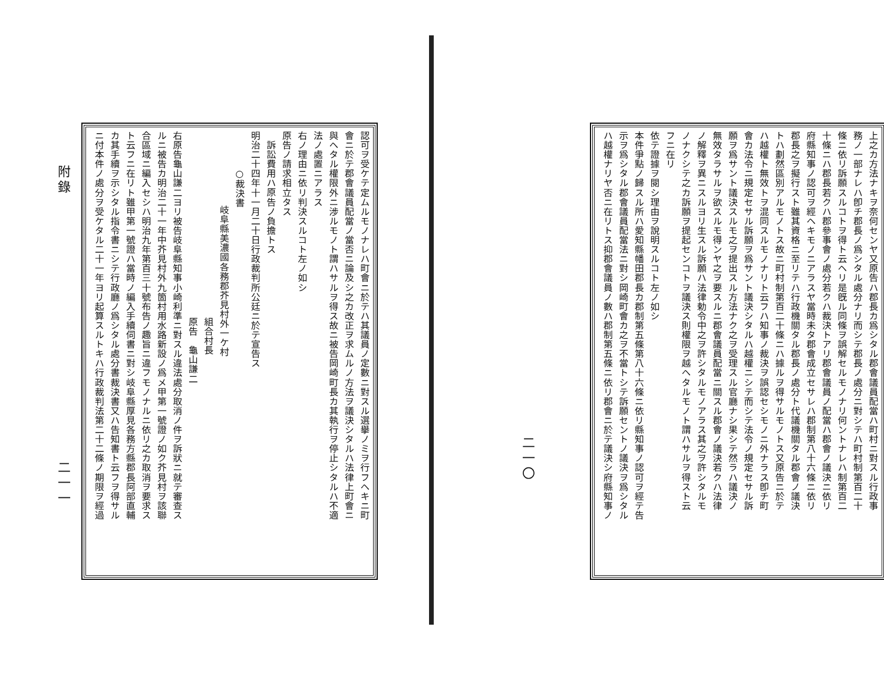上之カ方法ナキヲ奈何センヤ又原告ハ郡長カ爲シタル郡會議員配當ハ町村ニ對スル行政事
務ノ一部ナレハ卽チ郡長ノ爲シタル處分ナリ而シテ郡長ノ處分ニ對シテハ町村制第百二十
條ニ依リ訴願スルコトヲ得ト云ヘリ是旣ル同條ヲ誤解セルモノナリ何ントナレハ制第百二
十條ニハ郡長若クハ郡參事會ノ處分若クハ裁決トアリ郡會議員ノ配當ハ郡會ノ議決ニ依リ
府縣知事ノ認可ヲ經ヘキモノニアラスヤ當時未タ郡會成立セサレハ郡制第八十六條ニ依リ
郡長之ヲ擬行スト雖其資格ニ至リテハ行政機關タル郡長ノ處分ト代議機關タル郡會ノ議決
トハ劃然區別アルモノトス故ニ町村制第百二十條ニハ據ルヲ得サルモノトス又原告ニ於テ
ハ越權ト無效トヲ混同スルモノナリト云フハ知事ノ裁決ヲ誤認セシモノニ外ナラス卽チ町
會カ法令ニ規定セサル訴願ヲ爲サント議決シタルハ越權ニシテ而シテ法令ノ規定セサル訴
願ヲ爲サント議決スルモ之ヲ提出スル方法ナク之ヲ受理スル官廳ナシ果シテ然ラハ議決ノ
無效タラサルヲ欲スルモ得ンヤ之ヲ要スルニ郡會議員配當ニ關スル郡會ノ議決若クハ法律
ノ解釋ヲ異ニスルヨリ生スル訴願ハ法律勅令中之ヲ許シタルモノアラス其之ヲ許シタルモ
ノナクシテ之カ訴願ヲ提起センコトヲ議決ス則權限ヲ越ヘタルモノト謂ハサルヲ得スト云
フニ在リ
依テ證據ヲ閱シ理由ヲ說明スルコト左ノ如シ
本件爭點ノ歸スル所ハ愛知縣幡田郡長カ郡制第五條第八十六條ニ依リ縣知事ノ認可ヲ經テ告
示ヲ爲シタル郡會議員配當法ニ對シ岡崎町會カ之ヲ不當トシテ訴願セントノ議決ヲ爲シタル
ハ越權ナリヤ否ニ在リトス抑郡會議員ノ數ハ郡制第五條ニ依リ郡會ニ於テ議決シ府縣知事ノ
二一〇
附錄
二一一
認可ヲ受ケテ定ムルモノナレハ町會ニ於テハ其議員ノ定數ニ對スル選擧ノミヲ行フヘキニ町
會ニ於テ郡會議員配當ノ當否ニ論及シ之カ改正ヲ求ムルノ方法ヲ議決シタルハ法律上町會ニ
與ヘタル權限外ニ涉ルモノト謂ハサルヲ得ス故ニ被告岡崎町長カ其執行ヲ停止シタルハ不適
法ノ處置ニアラス
右ノ理由ニ依リ判決スルコト左ノ如シ
原告ノ請求相立タス
訴訟費用ハ原告ノ負擔トス
明治二十四年十一月二十日行政裁判所公廷ニ於テ宣告ス
○裁決書
岐阜縣美濃國各務郡芥見村外一ケ村
組合村長
原告　龜山謙二
右原告龜山謙二ヨリ被告岐阜縣知事小崎利準ニ對スル違法處分取消ノ件ヲ訴狀ニ就テ審查ス
ルニ被告カ明治二十一年中芥見村外九箇村用水路新設ノ爲メ甲第一號證ノ如ク芥見村ヲ該聯
合區域ニ編入セシハ明治九年第百三十號布告ノ趣旨ニ違フモノナルニ依リ之カ取消ヲ要求ス
ト云フニ在リト雖甲第一號證ハ當時ノ編入手續伺書ニ對シ岐阜縣厚見各務方縣郡長阿部直輔
カ其手續ヲ示シタル指令書ニシテ行政廳ノ爲シタル處分書裁決書又ハ告知書ト云フヲ得サル
ニ付本件ノ處分ヲ受ケタル二十一年ヨリ起算スルトキハ行政裁判法第二十二條ノ期限ヲ經過